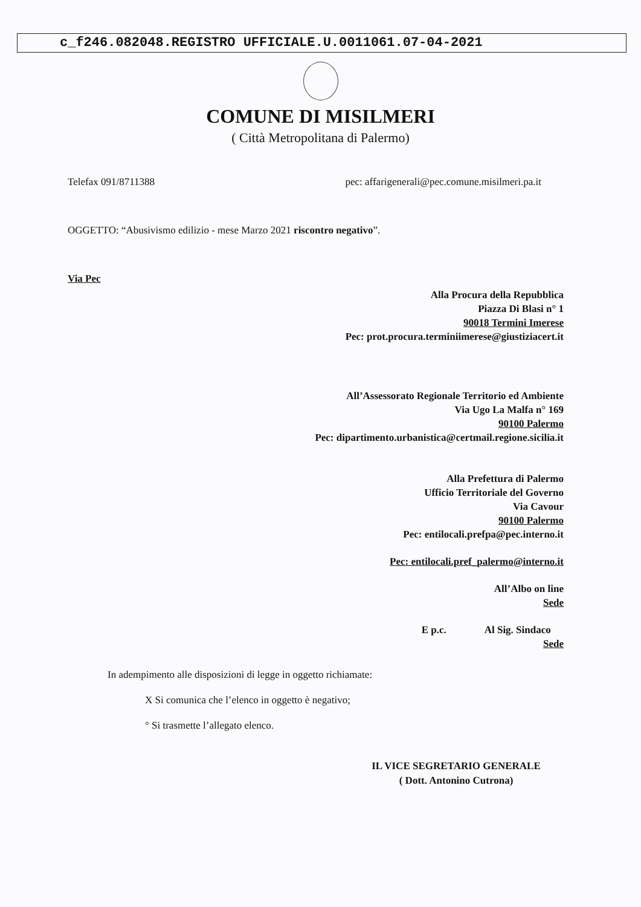c_f246.082048.REGISTRO UFFICIALE.U.0011061.07-04-2021
COMUNE DI MISILMERI
( Città Metropolitana di Palermo)
Telefax 091/8711388 pec: affarigenerali@pec.comune.misilmeri.pa.it
OGGETTO: “Abusivismo edilizio - mese Marzo 2021 riscontro negativo”.
Via Pec
Alla Procura della Repubblica
Piazza Di Blasi n° 1
90018 Termini Imerese
Pec: prot.procura.terminiimerese@giustiziacert.it
All’Assessorato Regionale Territorio ed Ambiente
Via Ugo La Malfa n° 169
90100 Palermo
Pec: dipartimento.urbanistica@certmail.regione.sicilia.it
Alla Prefettura di Palermo
Ufficio Territoriale del Governo
Via Cavour
90100 Palermo
Pec: entilocali.prefpa@pec.interno.it
Pec: entilocali.pref_palermo@interno.it
All’Albo on line
Sede
E p.c. Al Sig. Sindaco
Sede
In adempimento alle disposizioni di legge in oggetto richiamate:
X Si comunica che l’elenco in oggetto è negativo;
° Si trasmette l’allegato elenco.
IL VICE SEGRETARIO GENERALE
( Dott. Antonino Cutrona)